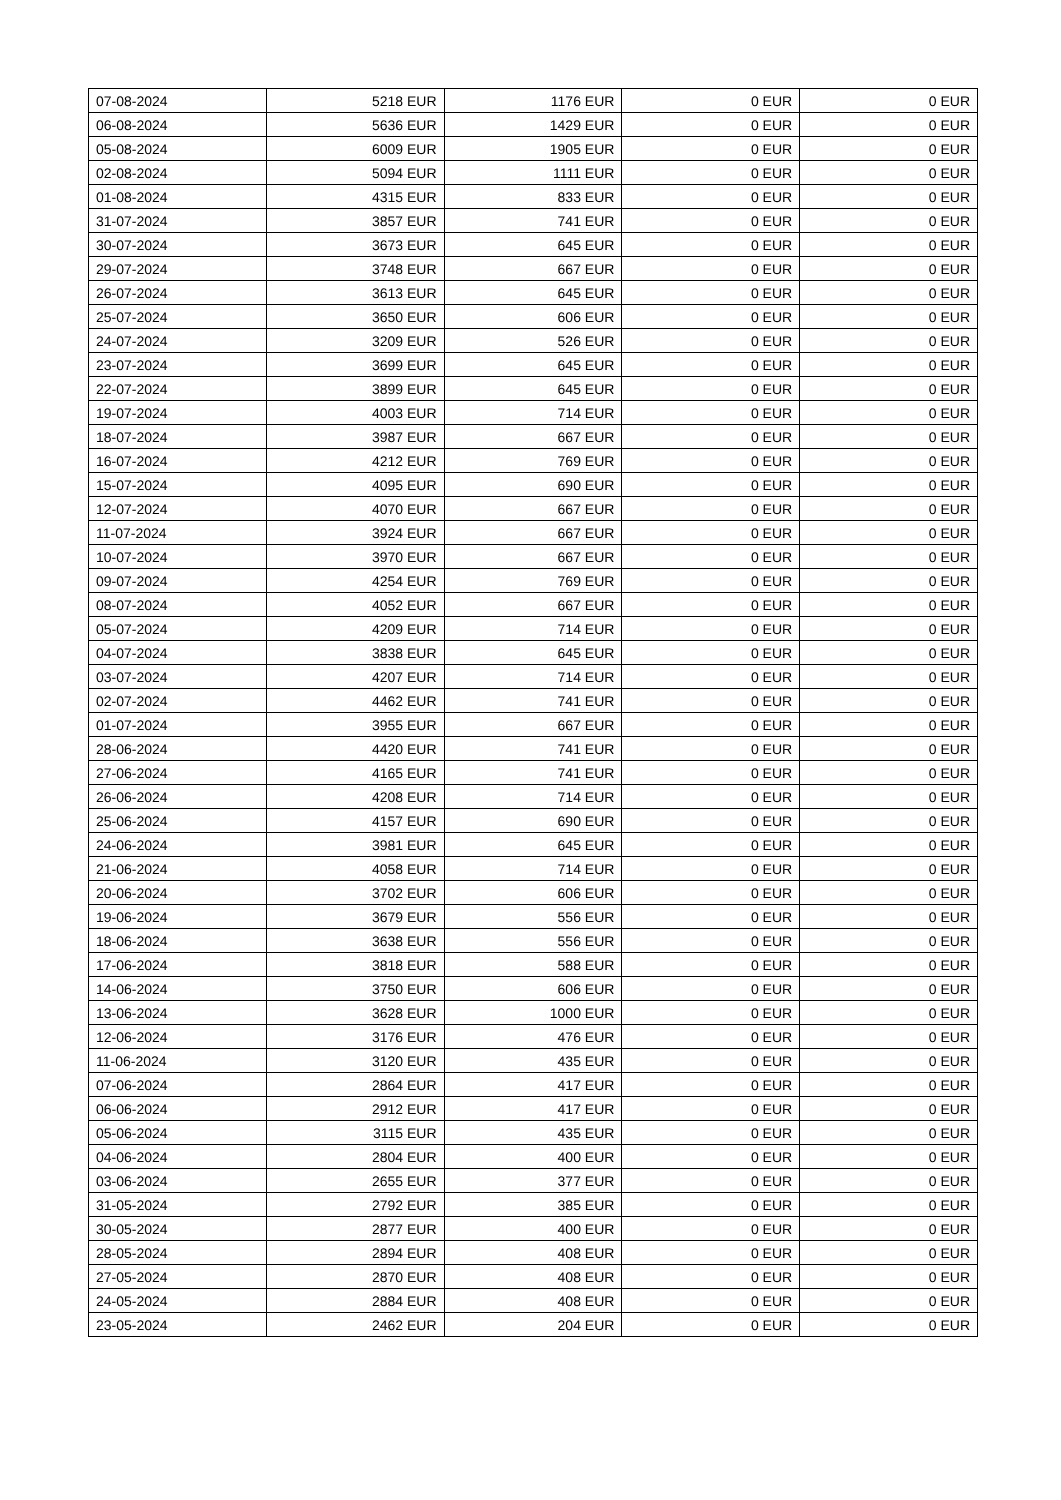| 07-08-2024 | 5218 EUR | 1176 EUR | 0 EUR | 0 EUR |
| 06-08-2024 | 5636 EUR | 1429 EUR | 0 EUR | 0 EUR |
| 05-08-2024 | 6009 EUR | 1905 EUR | 0 EUR | 0 EUR |
| 02-08-2024 | 5094 EUR | 1111 EUR | 0 EUR | 0 EUR |
| 01-08-2024 | 4315 EUR | 833 EUR | 0 EUR | 0 EUR |
| 31-07-2024 | 3857 EUR | 741 EUR | 0 EUR | 0 EUR |
| 30-07-2024 | 3673 EUR | 645 EUR | 0 EUR | 0 EUR |
| 29-07-2024 | 3748 EUR | 667 EUR | 0 EUR | 0 EUR |
| 26-07-2024 | 3613 EUR | 645 EUR | 0 EUR | 0 EUR |
| 25-07-2024 | 3650 EUR | 606 EUR | 0 EUR | 0 EUR |
| 24-07-2024 | 3209 EUR | 526 EUR | 0 EUR | 0 EUR |
| 23-07-2024 | 3699 EUR | 645 EUR | 0 EUR | 0 EUR |
| 22-07-2024 | 3899 EUR | 645 EUR | 0 EUR | 0 EUR |
| 19-07-2024 | 4003 EUR | 714 EUR | 0 EUR | 0 EUR |
| 18-07-2024 | 3987 EUR | 667 EUR | 0 EUR | 0 EUR |
| 16-07-2024 | 4212 EUR | 769 EUR | 0 EUR | 0 EUR |
| 15-07-2024 | 4095 EUR | 690 EUR | 0 EUR | 0 EUR |
| 12-07-2024 | 4070 EUR | 667 EUR | 0 EUR | 0 EUR |
| 11-07-2024 | 3924 EUR | 667 EUR | 0 EUR | 0 EUR |
| 10-07-2024 | 3970 EUR | 667 EUR | 0 EUR | 0 EUR |
| 09-07-2024 | 4254 EUR | 769 EUR | 0 EUR | 0 EUR |
| 08-07-2024 | 4052 EUR | 667 EUR | 0 EUR | 0 EUR |
| 05-07-2024 | 4209 EUR | 714 EUR | 0 EUR | 0 EUR |
| 04-07-2024 | 3838 EUR | 645 EUR | 0 EUR | 0 EUR |
| 03-07-2024 | 4207 EUR | 714 EUR | 0 EUR | 0 EUR |
| 02-07-2024 | 4462 EUR | 741 EUR | 0 EUR | 0 EUR |
| 01-07-2024 | 3955 EUR | 667 EUR | 0 EUR | 0 EUR |
| 28-06-2024 | 4420 EUR | 741 EUR | 0 EUR | 0 EUR |
| 27-06-2024 | 4165 EUR | 741 EUR | 0 EUR | 0 EUR |
| 26-06-2024 | 4208 EUR | 714 EUR | 0 EUR | 0 EUR |
| 25-06-2024 | 4157 EUR | 690 EUR | 0 EUR | 0 EUR |
| 24-06-2024 | 3981 EUR | 645 EUR | 0 EUR | 0 EUR |
| 21-06-2024 | 4058 EUR | 714 EUR | 0 EUR | 0 EUR |
| 20-06-2024 | 3702 EUR | 606 EUR | 0 EUR | 0 EUR |
| 19-06-2024 | 3679 EUR | 556 EUR | 0 EUR | 0 EUR |
| 18-06-2024 | 3638 EUR | 556 EUR | 0 EUR | 0 EUR |
| 17-06-2024 | 3818 EUR | 588 EUR | 0 EUR | 0 EUR |
| 14-06-2024 | 3750 EUR | 606 EUR | 0 EUR | 0 EUR |
| 13-06-2024 | 3628 EUR | 1000 EUR | 0 EUR | 0 EUR |
| 12-06-2024 | 3176 EUR | 476 EUR | 0 EUR | 0 EUR |
| 11-06-2024 | 3120 EUR | 435 EUR | 0 EUR | 0 EUR |
| 07-06-2024 | 2864 EUR | 417 EUR | 0 EUR | 0 EUR |
| 06-06-2024 | 2912 EUR | 417 EUR | 0 EUR | 0 EUR |
| 05-06-2024 | 3115 EUR | 435 EUR | 0 EUR | 0 EUR |
| 04-06-2024 | 2804 EUR | 400 EUR | 0 EUR | 0 EUR |
| 03-06-2024 | 2655 EUR | 377 EUR | 0 EUR | 0 EUR |
| 31-05-2024 | 2792 EUR | 385 EUR | 0 EUR | 0 EUR |
| 30-05-2024 | 2877 EUR | 400 EUR | 0 EUR | 0 EUR |
| 28-05-2024 | 2894 EUR | 408 EUR | 0 EUR | 0 EUR |
| 27-05-2024 | 2870 EUR | 408 EUR | 0 EUR | 0 EUR |
| 24-05-2024 | 2884 EUR | 408 EUR | 0 EUR | 0 EUR |
| 23-05-2024 | 2462 EUR | 204 EUR | 0 EUR | 0 EUR |